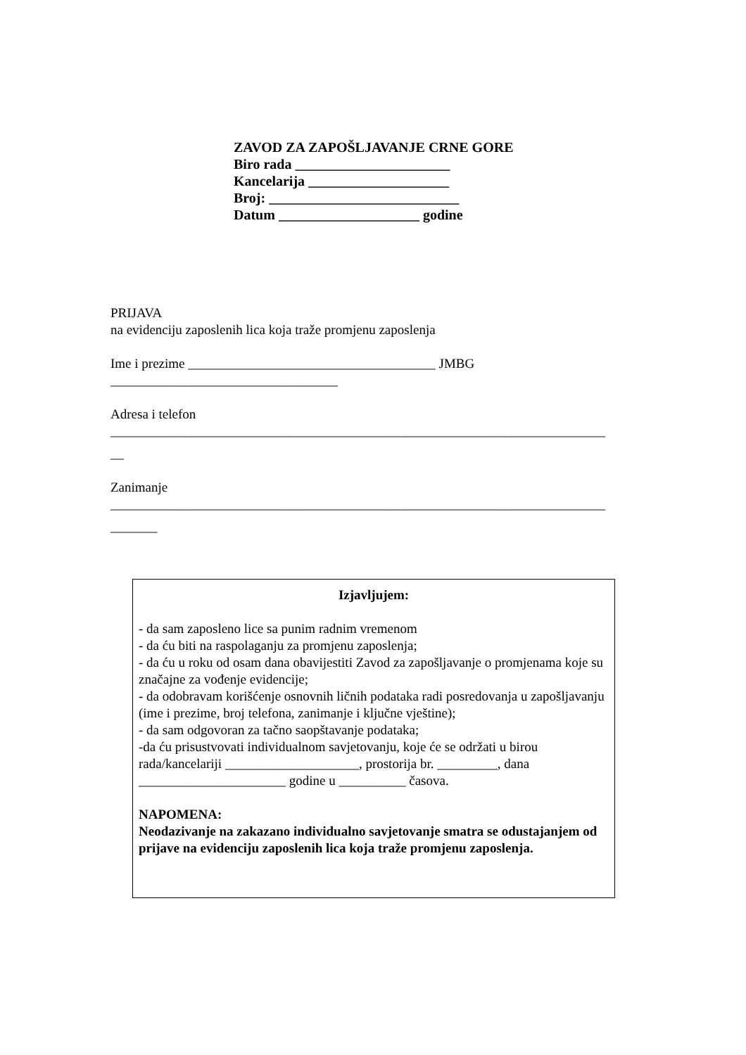ZAVOD ZA ZAPOŠLJAVANJE CRNE GORE
Biro rada ______________________
Kancelarija ____________________
Broj: ___________________________
Datum ____________________ godine
PRIJAVA
na evidenciju zaposlenih lica koja traže promjenu zaposlenja
Ime i prezime _____________________________________ JMBG
__________________________________
Adresa i telefon
__________________________________________________________________________
__
Zanimanje
__________________________________________________________________________
_______
Izjavljujem:
- da sam zaposleno lice sa punim radnim vremenom
- da ću biti na raspolaganju za promjenu zaposlenja;
- da ću u roku od osam dana obavijestiti Zavod za zapošljavanje o promjenama koje su značajne za vođenje evidencije;
- da odobravam korišćenje osnovnih ličnih podataka radi posredovanja u zapošljavanju (ime i prezime, broj telefona, zanimanje i ključne vještine);
- da sam odgovoran za tačno saopštavanje podataka;
-da ću prisustvovati individualnom savjetovanju, koje će se održati u birou rada/kancelariji ____________________, prostorija br. _________, dana ______________________ godine u __________ časova.
NAPOMENA:
Neodazivanje na zakazano individualno savjetovanje smatra se odustajanjem od prijave na evidenciju zaposlenih lica koja traže promjenu zaposlenja.